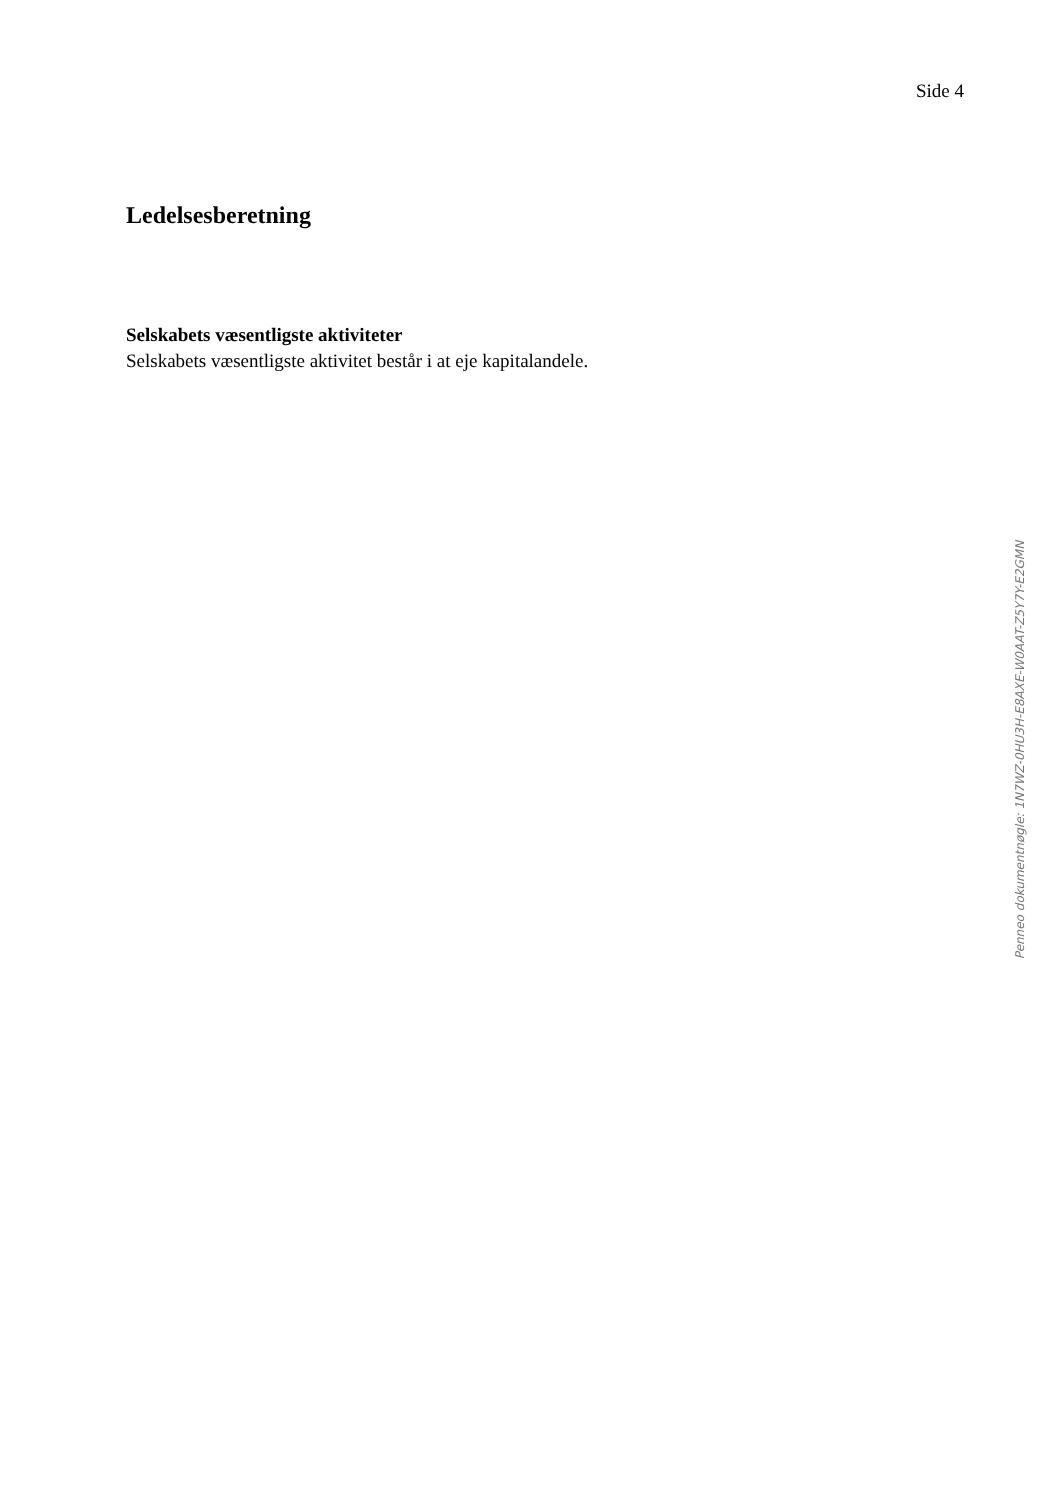Side 4
Ledelsesberetning
Selskabets væsentligste aktiviteter
Selskabets væsentligste aktivitet består i at eje kapitalandele.
Penneo dokumentnøgle: 1N7WZ-0HU3H-E8AXE-W0AAT-Z5Y7Y-E2GMN